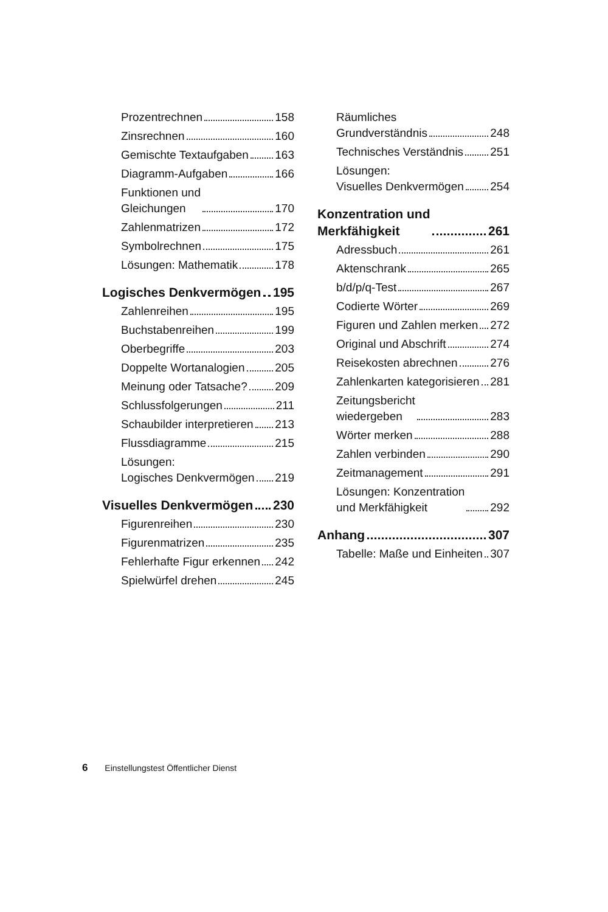Prozentrechnen 158
Zinsrechnen 160
Gemischte Textaufgaben 163
Diagramm-Aufgaben 166
Funktionen und
Gleichungen 170
Zahlenmatrizen 172
Symbolrechnen 175
Lösungen: Mathematik 178
Logisches Denkvermögen 195
Zahlenreihen 195
Buchstabenreihen 199
Oberbegriffe 203
Doppelte Wortanalogien 205
Meinung oder Tatsache? 209
Schlussfolgerungen 211
Schaubilder interpretieren 213
Flussdiagramme 215
Lösungen:
Logisches Denkvermögen 219
Visuelles Denkvermögen 230
Figurenreihen 230
Figurenmatrizen 235
Fehlerhafte Figur erkennen 242
Spielwürfel drehen 245
Räumliches
Grundverständnis 248
Technisches Verständnis 251
Lösungen:
Visuelles Denkvermögen 254
Konzentration und
Merkfähigkeit 261
Adressbuch 261
Aktenschrank 265
b/d/p/q-Test 267
Codierte Wörter 269
Figuren und Zahlen merken 272
Original und Abschrift 274
Reisekosten abrechnen 276
Zahlenkarten kategorisieren 281
Zeitungsbericht
wiedergeben 283
Wörter merken 288
Zahlen verbinden 290
Zeitmanagement 291
Lösungen: Konzentration
und Merkfähigkeit 292
Anhang 307
Tabelle: Maße und Einheiten 307
6 Einstellungstest Öffentlicher Dienst